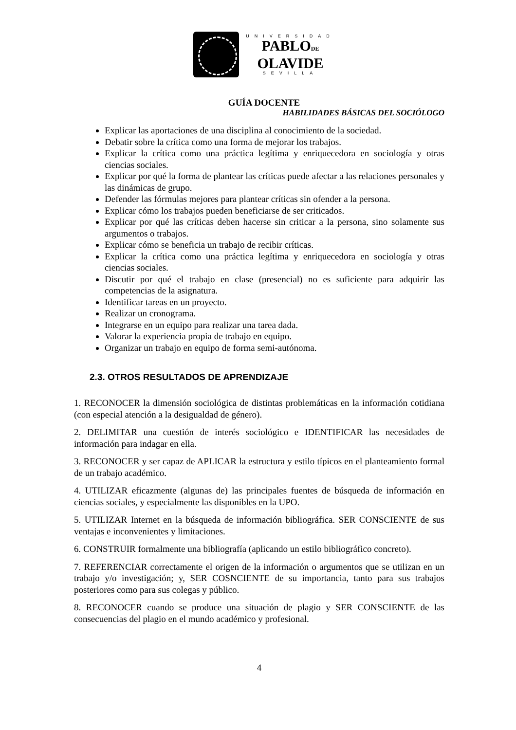UNIVERSIDAD
PABLODE
OLAVIDE
SEVILLA
GUÍA DOCENTE
HABILIDADES BÁSICAS DEL SOCIÓLOGO
Explicar las aportaciones de una disciplina al conocimiento de la sociedad.
Debatir sobre la crítica como una forma de mejorar los trabajos.
Explicar la crítica como una práctica legítima y enriquecedora en sociología y otras ciencias sociales.
Explicar por qué la forma de plantear las críticas puede afectar a las relaciones personales y las dinámicas de grupo.
Defender las fórmulas mejores para plantear críticas sin ofender a la persona.
Explicar cómo los trabajos pueden beneficiarse de ser criticados.
Explicar por qué las críticas deben hacerse sin criticar a la persona, sino solamente sus argumentos o trabajos.
Explicar cómo se beneficia un trabajo de recibir críticas.
Explicar la crítica como una práctica legítima y enriquecedora en sociología y otras ciencias sociales.
Discutir por qué el trabajo en clase (presencial) no es suficiente para adquirir las competencias de la asignatura.
Identificar tareas en un proyecto.
Realizar un cronograma.
Integrarse en un equipo para realizar una tarea dada.
Valorar la experiencia propia de trabajo en equipo.
Organizar un trabajo en equipo de forma semi-autónoma.
2.3. OTROS RESULTADOS DE APRENDIZAJE
1. RECONOCER la dimensión sociológica de distintas problemáticas en la información cotidiana (con especial atención a la desigualdad de género).
2. DELIMITAR una cuestión de interés sociológico e IDENTIFICAR las necesidades de información para indagar en ella.
3. RECONOCER y ser capaz de APLICAR la estructura y estilo típicos en el planteamiento formal de un trabajo académico.
4. UTILIZAR eficazmente (algunas de) las principales fuentes de búsqueda de información en ciencias sociales, y especialmente las disponibles en la UPO.
5. UTILIZAR Internet en la búsqueda de información bibliográfica. SER CONSCIENTE de sus ventajas e inconvenientes y limitaciones.
6. CONSTRUIR formalmente una bibliografía (aplicando un estilo bibliográfico concreto).
7. REFERENCIAR correctamente el origen de la información o argumentos que se utilizan en un trabajo y/o investigación; y, SER COSNCIENTE de su importancia, tanto para sus trabajos posteriores como para sus colegas y público.
8. RECONOCER cuando se produce una situación de plagio y SER CONSCIENTE de las consecuencias del plagio en el mundo académico y profesional.
4